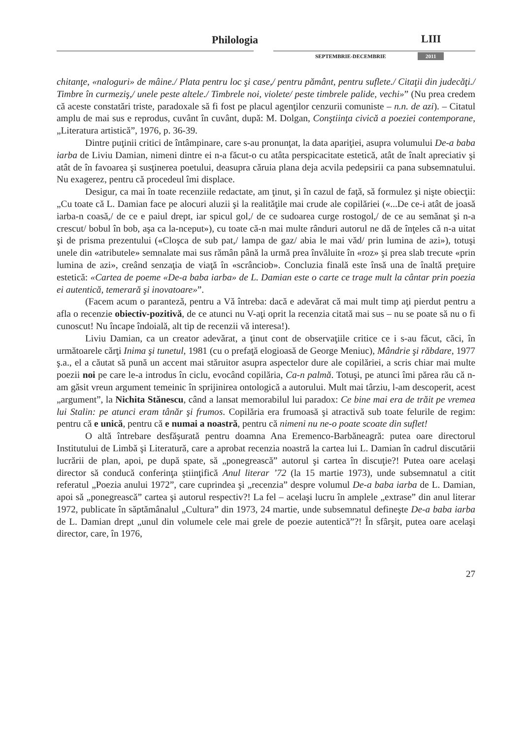Philologia LIII
SEPTEMBRIE-DECEMBRIE 2011
chitanţe, «naloguri» de mâine./ Plata pentru loc şi case,/ pentru pământ, pentru suflete./ Citaţii din judecăţi./ Timbre în curmeziş,/ unele peste altele./ Timbrele noi, violete/ peste timbrele palide, vechi»” (Nu prea credem că aceste constatări triste, paradoxale să fi fost pe placul agenţilor cenzurii comuniste – n.n. de azi). – Citatul amplu de mai sus e reprodus, cuvânt în cuvânt, după: M. Dolgan, Conştiinţa civică a poeziei contemporane, „Literatura artistică”, 1976, p. 36-39.
Dintre puţinii critici de întâmpinare, care s-au pronunţat, la data apariţiei, asupra volumului De-a baba iarba de Liviu Damian, nimeni dintre ei n-a făcut-o cu atâta perspicacitate estetică, atât de înalt apreciativ şi atât de în favoarea şi susţinerea poetului, deasupra căruia plana deja acvila pedepsirii ca pana subsemnatului. Nu exagerez, pentru că procedeul îmi displace.
Desigur, ca mai în toate recenziile redactate, am ţinut, şi în cazul de faţă, să formulez şi nişte obiecţii: „Cu toate că L. Damian face pe alocuri aluzii şi la realităţile mai crude ale copilăriei («...De ce-i atât de joasă iarba-n coasă,/ de ce e paiul drept, iar spicul gol,/ de ce sudoarea curge rostogol,/ de ce au semănat şi n-a crescut/ bobul în bob, aşa ca la-nceput»), cu toate că-n mai multe rânduri autorul ne dă de înţeles că n-a uitat şi de prisma prezentului («Cloşca de sub pat,/ lampa de gaz/ abia le mai văd/ prin lumina de azi»), totuşi unele din «atributele» semnalate mai sus rămân până la urmă prea învăluite în «roz» şi prea slab trecute «prin lumina de azi», creând senzaţia de viaţă în «scrânciob». Concluzia finală este însă una de înaltă preţuire estetică: «Cartea de poeme «De-a baba iarba» de L. Damian este o carte ce trage mult la cântar prin poezia ei autentică, temerară şi inovatoare»”.
(Facem acum o paranteză, pentru a Vă întreba: dacă e adevărat că mai mult timp aţi pierdut pentru a afla o recenzie obiectiv-pozitivă, de ce atunci nu V-aţi oprit la recenzia citată mai sus – nu se poate să nu o fi cunoscut! Nu încape îndoială, alt tip de recenzii vă interesa!).
Liviu Damian, ca un creator adevărat, a ţinut cont de observaţiile critice ce i s-au făcut, căci, în următoarele cărţi Inima şi tunetul, 1981 (cu o prefaţă elogioasă de George Meniuc), Mândrie şi răbdare, 1977 ş.a., el a căutat să pună un accent mai stăruitor asupra aspectelor dure ale copilăriei, a scris chiar mai multe poezii noi pe care le-a introdus în ciclu, evocând copilăria, Ca-n palmă. Totuşi, pe atunci îmi părea rău că n-am găsit vreun argument temeinic în sprijinirea ontologică a autorului. Mult mai târziu, l-am descoperit, acest „argument”, la Nichita Stănescu, când a lansat memorabilul lui paradox: Ce bine mai era de trăit pe vremea lui Stalin: pe atunci eram tânăr şi frumos. Copilăria era frumoasă şi atractivă sub toate felurile de regim: pentru că e unică, pentru că e numai a noastră, pentru că nimeni nu ne-o poate scoate din suflet!
O altă întrebare desfăşurată pentru doamna Ana Eremenco-Barbăneagră: putea oare directorul Institutului de Limbă şi Literatură, care a aprobat recenzia noastră la cartea lui L. Damian în cadrul discutării lucrării de plan, apoi, pe după spate, să „ponegrească” autorul şi cartea în discuţie?! Putea oare acelaşi director să conducă conferinţa ştiinţifică Anul literar ’72 (la 15 martie 1973), unde subsemnatul a citit referatul „Poezia anului 1972”, care cuprindea şi „recenzia” despre volumul De-a baba iarba de L. Damian, apoi să „ponegrească” cartea şi autorul respectiv?! La fel – acelaşi lucru în amplele „extrase” din anul literar 1972, publicate în săptămânalul „Cultura” din 1973, 24 martie, unde subsemnatul defineşte De-a baba iarba de L. Damian drept „unul din volumele cele mai grele de poezie autentică”?! În sfârşit, putea oare acelaşi director, care, în 1976,
27